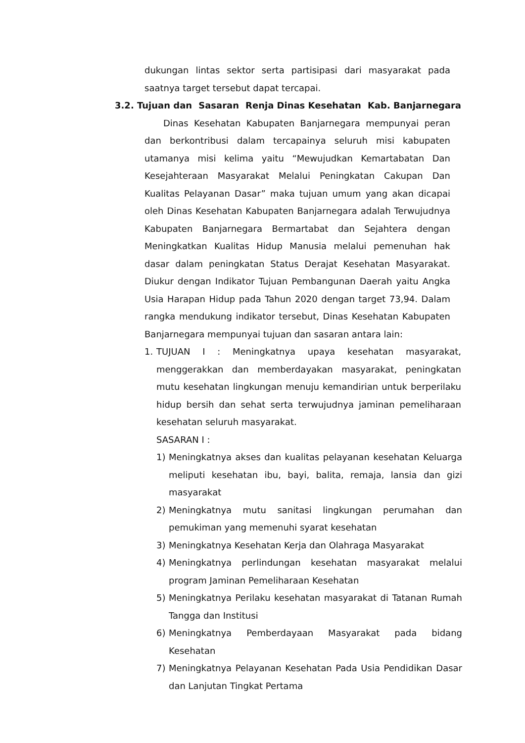dukungan lintas sektor serta partisipasi dari masyarakat pada saatnya target tersebut dapat tercapai.
3.2. Tujuan dan Sasaran Renja Dinas Kesehatan Kab. Banjarnegara
Dinas Kesehatan Kabupaten Banjarnegara mempunyai peran dan berkontribusi dalam tercapainya seluruh misi kabupaten utamanya misi kelima yaitu “Mewujudkan Kemartabatan Dan Kesejahteraan Masyarakat Melalui Peningkatan Cakupan Dan Kualitas Pelayanan Dasar” maka tujuan umum yang akan dicapai oleh Dinas Kesehatan Kabupaten Banjarnegara adalah Terwujudnya Kabupaten Banjarnegara Bermartabat dan Sejahtera dengan Meningkatkan Kualitas Hidup Manusia melalui pemenuhan hak dasar dalam peningkatan Status Derajat Kesehatan Masyarakat. Diukur dengan Indikator Tujuan Pembangunan Daerah yaitu Angka Usia Harapan Hidup pada Tahun 2020 dengan target 73,94. Dalam rangka mendukung indikator tersebut, Dinas Kesehatan Kabupaten Banjarnegara mempunyai tujuan dan sasaran antara lain:
1. TUJUAN I : Meningkatnya upaya kesehatan masyarakat, menggerakkan dan memberdayakan masyarakat, peningkatan mutu kesehatan lingkungan menuju kemandirian untuk berperilaku hidup bersih dan sehat serta terwujudnya jaminan pemeliharaan kesehatan seluruh masyarakat.
SASARAN I :
1) Meningkatnya akses dan kualitas pelayanan kesehatan Keluarga meliputi kesehatan ibu, bayi, balita, remaja, lansia dan gizi masyarakat
2) Meningkatnya mutu sanitasi lingkungan perumahan dan pemukiman yang memenuhi syarat kesehatan
3) Meningkatnya Kesehatan Kerja dan Olahraga Masyarakat
4) Meningkatnya perlindungan kesehatan masyarakat melalui program Jaminan Pemeliharaan Kesehatan
5) Meningkatnya Perilaku kesehatan masyarakat di Tatanan Rumah Tangga dan Institusi
6) Meningkatnya Pemberdayaan Masyarakat pada bidang Kesehatan
7) Meningkatnya Pelayanan Kesehatan Pada Usia Pendidikan Dasar dan Lanjutan Tingkat Pertama